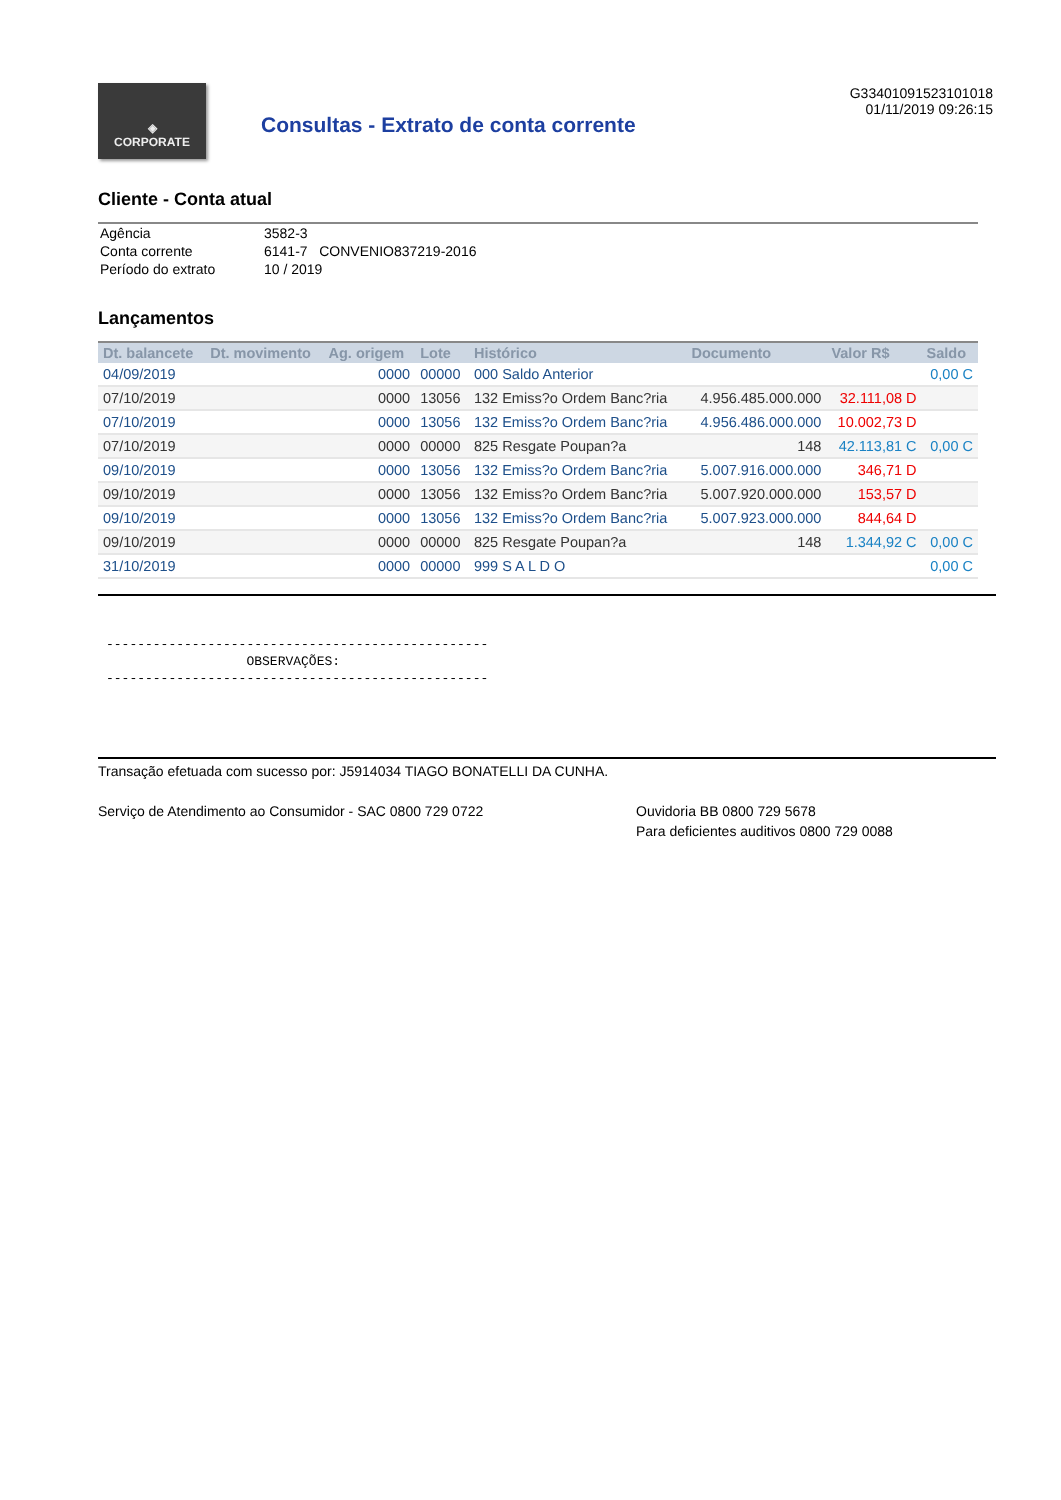◈
CORPORATE
Consultas - Extrato de conta corrente
G33401091523101018
01/11/2019 09:26:15
Cliente - Conta atual
| Agência | 3582-3 |
| Conta corrente | 6141-7 CONVENIO837219-2016 |
| Período do extrato | 10 / 2019 |
Lançamentos
| Dt. balancete | Dt. movimento | Ag. origem | Lote | Histórico | Documento | Valor R$ | Saldo |
| --- | --- | --- | --- | --- | --- | --- | --- |
| 04/09/2019 | | 0000 | 00000 | 000 Saldo Anterior | | | 0,00 C |
| 07/10/2019 | | 0000 | 13056 | 132 Emiss?o Ordem Banc?ria | 4.956.485.000.000 | 32.111,08 D | |
| 07/10/2019 | | 0000 | 13056 | 132 Emiss?o Ordem Banc?ria | 4.956.486.000.000 | 10.002,73 D | |
| 07/10/2019 | | 0000 | 00000 | 825 Resgate Poupan?a | 148 | 42.113,81 C | 0,00 C |
| 09/10/2019 | | 0000 | 13056 | 132 Emiss?o Ordem Banc?ria | 5.007.916.000.000 | 346,71 D | |
| 09/10/2019 | | 0000 | 13056 | 132 Emiss?o Ordem Banc?ria | 5.007.920.000.000 | 153,57 D | |
| 09/10/2019 | | 0000 | 13056 | 132 Emiss?o Ordem Banc?ria | 5.007.923.000.000 | 844,64 D | |
| 09/10/2019 | | 0000 | 00000 | 825 Resgate Poupan?a | 148 | 1.344,92 C | 0,00 C |
| 31/10/2019 | | 0000 | 00000 | 999 S A L D O | | | 0,00 C |
------------------------------------------------- OBSERVAÇÕES: -------------------------------------------------
Transação efetuada com sucesso por: J5914034 TIAGO BONATELLI DA CUNHA.
Serviço de Atendimento ao Consumidor - SAC 0800 729 0722 Ouvidoria BB 0800 729 5678
Para deficientes auditivos 0800 729 0088